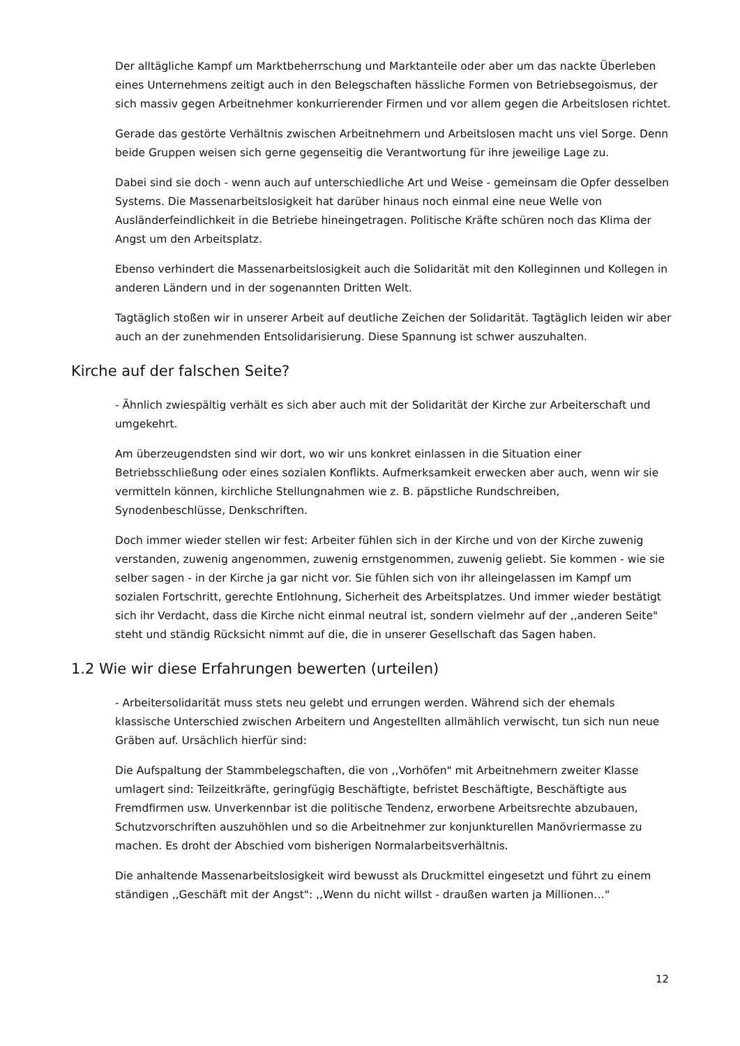Der alltägliche Kampf um Marktbeherrschung und Marktanteile oder aber um das nackte Überleben eines Unternehmens zeitigt auch in den Belegschaften hässliche Formen von Betriebsegoismus, der sich massiv gegen Arbeitnehmer konkurrierender Firmen und vor allem gegen die Arbeitslosen richtet.
Gerade das gestörte Verhältnis zwischen Arbeitnehmern und Arbeitslosen macht uns viel Sorge. Denn beide Gruppen weisen sich gerne gegenseitig die Verantwortung für ihre jeweilige Lage zu.
Dabei sind sie doch - wenn auch auf unterschiedliche Art und Weise - gemeinsam die Opfer desselben Systems. Die Massenarbeitslosigkeit hat darüber hinaus noch einmal eine neue Welle von Ausländerfeindlichkeit in die Betriebe hineingetragen. Politische Kräfte schüren noch das Klima der Angst um den Arbeitsplatz.
Ebenso verhindert die Massenarbeitslosigkeit auch die Solidarität mit den Kolleginnen und Kollegen in anderen Ländern und in der sogenannten Dritten Welt.
Tagtäglich stoßen wir in unserer Arbeit auf deutliche Zeichen der Solidarität. Tagtäglich leiden wir aber auch an der zunehmenden Entsolidarisierung. Diese Spannung ist schwer auszuhalten.
Kirche auf der falschen Seite?
- Ähnlich zwiespältig verhält es sich aber auch mit der Solidarität der Kirche zur Arbeiterschaft und umgekehrt.
Am überzeugendsten sind wir dort, wo wir uns konkret einlassen in die Situation einer Betriebsschließung oder eines sozialen Konflikts. Aufmerksamkeit erwecken aber auch, wenn wir sie vermitteln können, kirchliche Stellungnahmen wie z. B. päpstliche Rundschreiben, Synodenbeschlüsse, Denkschriften.
Doch immer wieder stellen wir fest: Arbeiter fühlen sich in der Kirche und von der Kirche zuwenig verstanden, zuwenig angenommen, zuwenig ernstgenommen, zuwenig geliebt. Sie kommen - wie sie selber sagen - in der Kirche ja gar nicht vor. Sie fühlen sich von ihr alleingelassen im Kampf um sozialen Fortschritt, gerechte Entlohnung, Sicherheit des Arbeitsplatzes. Und immer wieder bestätigt sich ihr Verdacht, dass die Kirche nicht einmal neutral ist, sondern vielmehr auf der ,,anderen Seite" steht und ständig Rücksicht nimmt auf die, die in unserer Gesellschaft das Sagen haben.
1.2 Wie wir diese Erfahrungen bewerten (urteilen)
- Arbeitersolidarität muss stets neu gelebt und errungen werden. Während sich der ehemals klassische Unterschied zwischen Arbeitern und Angestellten allmählich verwischt, tun sich nun neue Gräben auf. Ursächlich hierfür sind:
Die Aufspaltung der Stammbelegschaften, die von ,,Vorhöfen" mit Arbeitnehmern zweiter Klasse umlagert sind: Teilzeitkräfte, geringfügig Beschäftigte, befristet Beschäftigte, Beschäftigte aus Fremdfirmen usw. Unverkennbar ist die politische Tendenz, erworbene Arbeitsrechte abzubauen, Schutzvorschriften auszuhöhlen und so die Arbeitnehmer zur konjunkturellen Manövriermasse zu machen. Es droht der Abschied vom bisherigen Normalarbeitsverhältnis.
Die anhaltende Massenarbeitslosigkeit wird bewusst als Druckmittel eingesetzt und führt zu einem ständigen ,,Geschäft mit der Angst": ,,Wenn du nicht willst - draußen warten ja Millionen…“
12